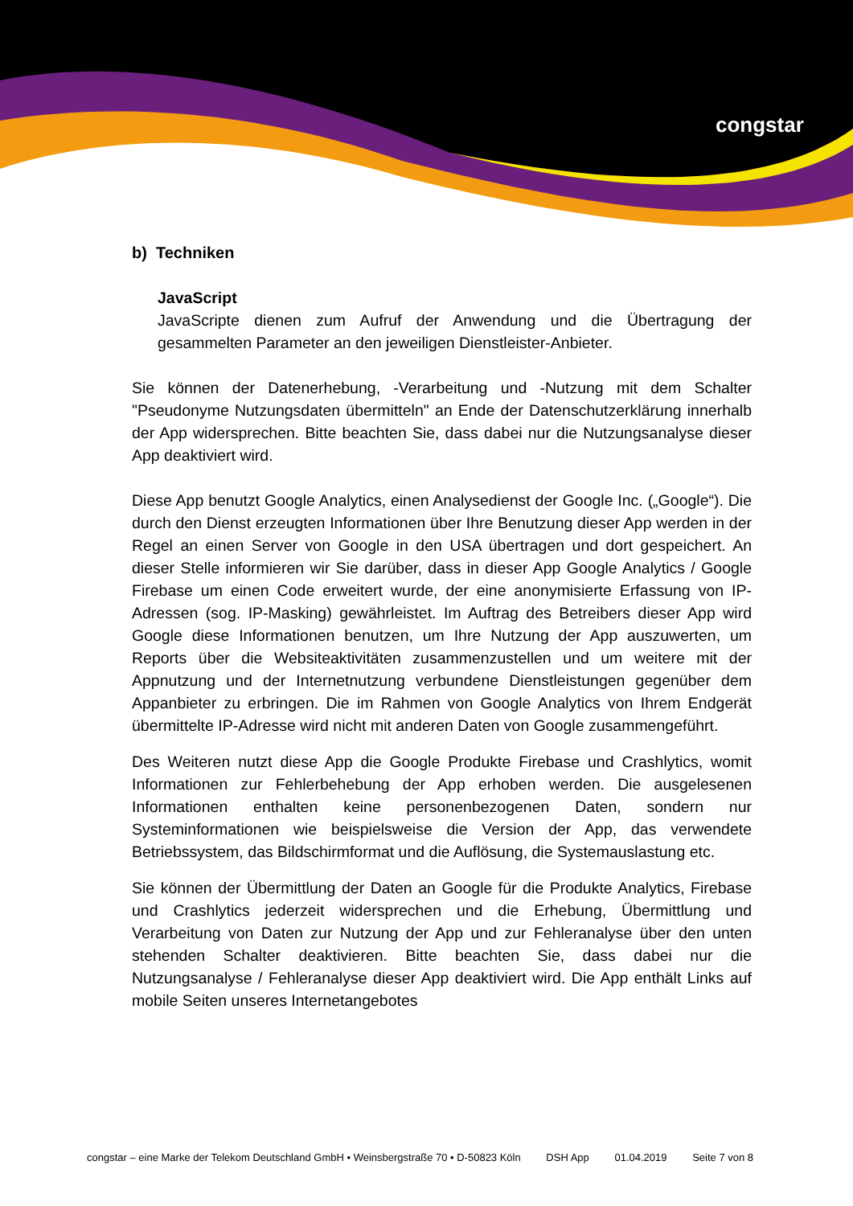congstar
b) Techniken
JavaScript
JavaScripte dienen zum Aufruf der Anwendung und die Übertragung der gesammelten Parameter an den jeweiligen Dienstleister-Anbieter.
Sie können der Datenerhebung, -Verarbeitung und -Nutzung mit dem Schalter "Pseudonyme Nutzungsdaten übermitteln" an Ende der Datenschutzerklärung innerhalb der App widersprechen. Bitte beachten Sie, dass dabei nur die Nutzungsanalyse dieser App deaktiviert wird.
Diese App benutzt Google Analytics, einen Analysedienst der Google Inc. („Google“). Die durch den Dienst erzeugten Informationen über Ihre Benutzung dieser App werden in der Regel an einen Server von Google in den USA übertragen und dort gespeichert. An dieser Stelle informieren wir Sie darüber, dass in dieser App Google Analytics / Google Firebase um einen Code erweitert wurde, der eine anonymisierte Erfassung von IP-Adressen (sog. IP-Masking) gewährleistet. Im Auftrag des Betreibers dieser App wird Google diese Informationen benutzen, um Ihre Nutzung der App auszuwerten, um Reports über die Websiteaktivitäten zusammenzustellen und um weitere mit der Appnutzung und der Internetnutzung verbundene Dienstleistungen gegenüber dem Appanbieter zu erbringen. Die im Rahmen von Google Analytics von Ihrem Endgerät übermittelte IP-Adresse wird nicht mit anderen Daten von Google zusammengeführt.
Des Weiteren nutzt diese App die Google Produkte Firebase und Crashlytics, womit Informationen zur Fehlerbehebung der App erhoben werden. Die ausgelesenen Informationen enthalten keine personenbezogenen Daten, sondern nur Systeminformationen wie beispielsweise die Version der App, das verwendete Betriebssystem, das Bildschirmformat und die Auflösung, die Systemauslastung etc.
Sie können der Übermittlung der Daten an Google für die Produkte Analytics, Firebase und Crashlytics jederzeit widersprechen und die Erhebung, Übermittlung und Verarbeitung von Daten zur Nutzung der App und zur Fehleranalyse über den unten stehenden Schalter deaktivieren. Bitte beachten Sie, dass dabei nur die Nutzungsanalyse / Fehleranalyse dieser App deaktiviert wird. Die App enthält Links auf mobile Seiten unseres Internetangebotes
congstar – eine Marke der Telekom Deutschland GmbH • Weinsbergstraße 70 • D-50823 Köln DSH App 01.04.2019 Seite 7 von 8